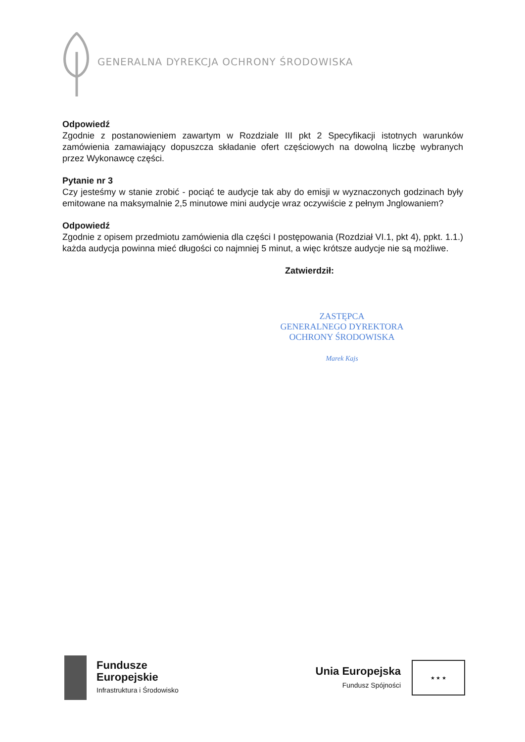GENERALNA DYREKCJA OCHRONY ŚRODOWISKA
Odpowiedź
Zgodnie z postanowieniem zawartym w Rozdziale III pkt 2 Specyfikacji istotnych warunków zamówienia zamawiający dopuszcza składanie ofert częściowych na dowolną liczbę wybranych przez Wykonawcę części.
Pytanie nr 3
Czy jesteśmy w stanie zrobić - pociąć te audycje tak aby do emisji w wyznaczonych godzinach były emitowane na maksymalnie 2,5 minutowe mini audycje wraz oczywiście z pełnym Jnglowaniem?
Odpowiedź
Zgodnie z opisem przedmiotu zamówienia dla części I postępowania (Rozdział VI.1, pkt 4), ppkt. 1.1.) każda audycja powinna mieć długości co najmniej 5 minut, a więc krótsze audycje nie są możliwe.
Zatwierdził:
ZASTĘPCA
GENERALNEGO DYREKTORA
OCHRONY ŚRODOWISKA
Marek Kajs
Fundusze
Europejskie
Infrastruktura i Środowisko
Unia Europejska
Fundusz Spójności
★ ★ ★